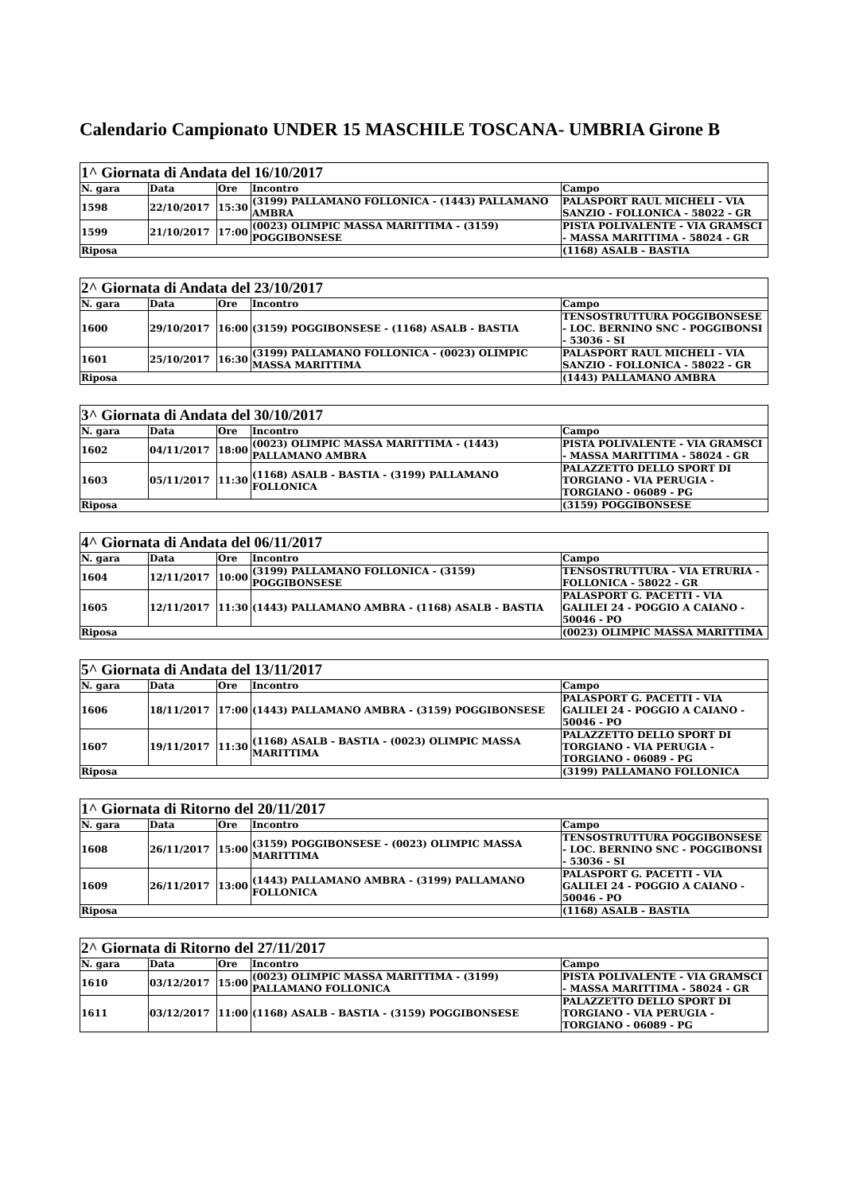Calendario Campionato UNDER 15 MASCHILE TOSCANA- UMBRIA Girone B
| 1^ Giornata di Andata del 16/10/2017 | | | | |
| N. gara | Data | Ore | Incontro | Campo |
| 1598 | 22/10/2017 | 15:30 | (3199) PALLAMANO FOLLONICA - (1443) PALLAMANO AMBRA | PALASPORT RAUL MICHELI - VIA SANZIO - FOLLONICA - 58022 - GR |
| 1599 | 21/10/2017 | 17:00 | (0023) OLIMPIC MASSA MARITTIMA - (3159) POGGIBONSESE | PISTA POLIVALENTE - VIA GRAMSCI - MASSA MARITTIMA - 58024 - GR |
| Riposa | | | | (1168) ASALB - BASTIA |
| 2^ Giornata di Andata del 23/10/2017 | | | | |
| N. gara | Data | Ore | Incontro | Campo |
| 1600 | 29/10/2017 | 16:00 | (3159) POGGIBONSESE - (1168) ASALB - BASTIA | TENSOSTRUTTURA POGGIBONSESE - LOC. BERNINO SNC - POGGIBONSI - 53036 - SI |
| 1601 | 25/10/2017 | 16:30 | (3199) PALLAMANO FOLLONICA - (0023) OLIMPIC MASSA MARITTIMA | PALASPORT RAUL MICHELI - VIA SANZIO - FOLLONICA - 58022 - GR |
| Riposa | | | | (1443) PALLAMANO AMBRA |
| 3^ Giornata di Andata del 30/10/2017 | | | | |
| N. gara | Data | Ore | Incontro | Campo |
| 1602 | 04/11/2017 | 18:00 | (0023) OLIMPIC MASSA MARITTIMA - (1443) PALLAMANO AMBRA | PISTA POLIVALENTE - VIA GRAMSCI - MASSA MARITTIMA - 58024 - GR |
| 1603 | 05/11/2017 | 11:30 | (1168) ASALB - BASTIA - (3199) PALLAMANO FOLLONICA | PALAZZETTO DELLO SPORT DI TORGIANO - VIA PERUGIA - TORGIANO - 06089 - PG |
| Riposa | | | | (3159) POGGIBONSESE |
| 4^ Giornata di Andata del 06/11/2017 | | | | |
| N. gara | Data | Ore | Incontro | Campo |
| 1604 | 12/11/2017 | 10:00 | (3199) PALLAMANO FOLLONICA - (3159) POGGIBONSESE | TENSOSTRUTTURA - VIA ETRURIA - FOLLONICA - 58022 - GR |
| 1605 | 12/11/2017 | 11:30 | (1443) PALLAMANO AMBRA - (1168) ASALB - BASTIA | PALASPORT G. PACETTI - VIA GALILEI 24 - POGGIO A CAIANO - 50046 - PO |
| Riposa | | | | (0023) OLIMPIC MASSA MARITTIMA |
| 5^ Giornata di Andata del 13/11/2017 | | | | |
| N. gara | Data | Ore | Incontro | Campo |
| 1606 | 18/11/2017 | 17:00 | (1443) PALLAMANO AMBRA - (3159) POGGIBONSESE | PALASPORT G. PACETTI - VIA GALILEI 24 - POGGIO A CAIANO - 50046 - PO |
| 1607 | 19/11/2017 | 11:30 | (1168) ASALB - BASTIA - (0023) OLIMPIC MASSA MARITTIMA | PALAZZETTO DELLO SPORT DI TORGIANO - VIA PERUGIA - TORGIANO - 06089 - PG |
| Riposa | | | | (3199) PALLAMANO FOLLONICA |
| 1^ Giornata di Ritorno del 20/11/2017 | | | | |
| N. gara | Data | Ore | Incontro | Campo |
| 1608 | 26/11/2017 | 15:00 | (3159) POGGIBONSESE - (0023) OLIMPIC MASSA MARITTIMA | TENSOSTRUTTURA POGGIBONSESE - LOC. BERNINO SNC - POGGIBONSI - 53036 - SI |
| 1609 | 26/11/2017 | 13:00 | (1443) PALLAMANO AMBRA - (3199) PALLAMANO FOLLONICA | PALASPORT G. PACETTI - VIA GALILEI 24 - POGGIO A CAIANO - 50046 - PO |
| Riposa | | | | (1168) ASALB - BASTIA |
| 2^ Giornata di Ritorno del 27/11/2017 | | | | |
| N. gara | Data | Ore | Incontro | Campo |
| 1610 | 03/12/2017 | 15:00 | (0023) OLIMPIC MASSA MARITTIMA - (3199) PALLAMANO FOLLONICA | PISTA POLIVALENTE - VIA GRAMSCI - MASSA MARITTIMA - 58024 - GR |
| 1611 | 03/12/2017 | 11:00 | (1168) ASALB - BASTIA - (3159) POGGIBONSESE | PALAZZETTO DELLO SPORT DI TORGIANO - VIA PERUGIA - TORGIANO - 06089 - PG |